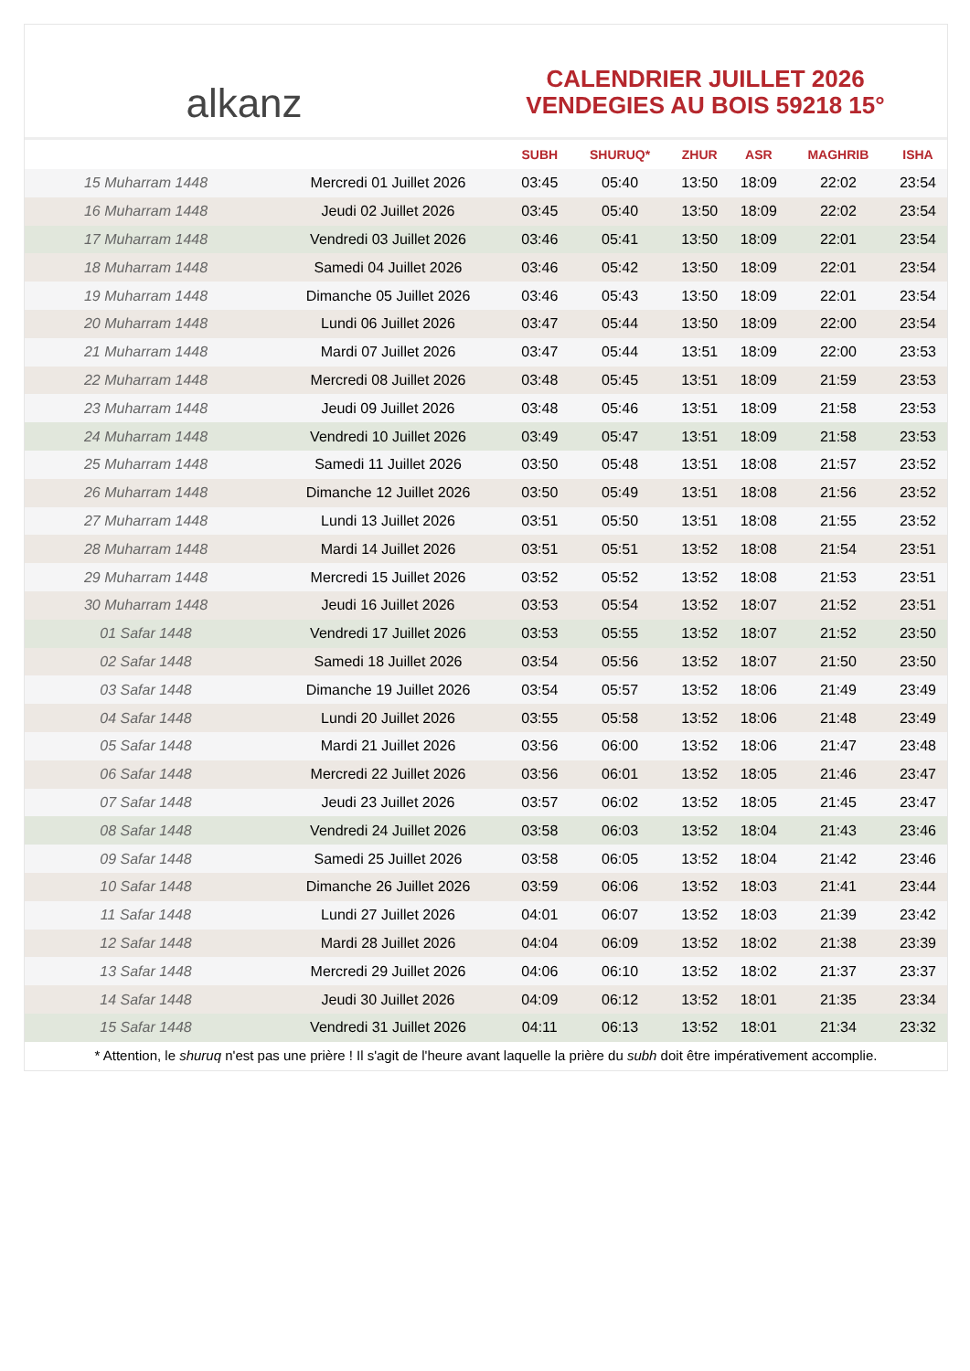alkanz
CALENDRIER JUILLET 2026
VENDEGIES AU BOIS 59218 15°
| | | SUBH | SHURUQ* | ZHUR | ASR | MAGHRIB | ISHA |
| --- | --- | --- | --- | --- | --- | --- | --- |
| 15 Muharram 1448 | Mercredi 01 Juillet 2026 | 03:45 | 05:40 | 13:50 | 18:09 | 22:02 | 23:54 |
| 16 Muharram 1448 | Jeudi 02 Juillet 2026 | 03:45 | 05:40 | 13:50 | 18:09 | 22:02 | 23:54 |
| 17 Muharram 1448 | Vendredi 03 Juillet 2026 | 03:46 | 05:41 | 13:50 | 18:09 | 22:01 | 23:54 |
| 18 Muharram 1448 | Samedi 04 Juillet 2026 | 03:46 | 05:42 | 13:50 | 18:09 | 22:01 | 23:54 |
| 19 Muharram 1448 | Dimanche 05 Juillet 2026 | 03:46 | 05:43 | 13:50 | 18:09 | 22:01 | 23:54 |
| 20 Muharram 1448 | Lundi 06 Juillet 2026 | 03:47 | 05:44 | 13:50 | 18:09 | 22:00 | 23:54 |
| 21 Muharram 1448 | Mardi 07 Juillet 2026 | 03:47 | 05:44 | 13:51 | 18:09 | 22:00 | 23:53 |
| 22 Muharram 1448 | Mercredi 08 Juillet 2026 | 03:48 | 05:45 | 13:51 | 18:09 | 21:59 | 23:53 |
| 23 Muharram 1448 | Jeudi 09 Juillet 2026 | 03:48 | 05:46 | 13:51 | 18:09 | 21:58 | 23:53 |
| 24 Muharram 1448 | Vendredi 10 Juillet 2026 | 03:49 | 05:47 | 13:51 | 18:09 | 21:58 | 23:53 |
| 25 Muharram 1448 | Samedi 11 Juillet 2026 | 03:50 | 05:48 | 13:51 | 18:08 | 21:57 | 23:52 |
| 26 Muharram 1448 | Dimanche 12 Juillet 2026 | 03:50 | 05:49 | 13:51 | 18:08 | 21:56 | 23:52 |
| 27 Muharram 1448 | Lundi 13 Juillet 2026 | 03:51 | 05:50 | 13:51 | 18:08 | 21:55 | 23:52 |
| 28 Muharram 1448 | Mardi 14 Juillet 2026 | 03:51 | 05:51 | 13:52 | 18:08 | 21:54 | 23:51 |
| 29 Muharram 1448 | Mercredi 15 Juillet 2026 | 03:52 | 05:52 | 13:52 | 18:08 | 21:53 | 23:51 |
| 30 Muharram 1448 | Jeudi 16 Juillet 2026 | 03:53 | 05:54 | 13:52 | 18:07 | 21:52 | 23:51 |
| 01 Safar 1448 | Vendredi 17 Juillet 2026 | 03:53 | 05:55 | 13:52 | 18:07 | 21:52 | 23:50 |
| 02 Safar 1448 | Samedi 18 Juillet 2026 | 03:54 | 05:56 | 13:52 | 18:07 | 21:50 | 23:50 |
| 03 Safar 1448 | Dimanche 19 Juillet 2026 | 03:54 | 05:57 | 13:52 | 18:06 | 21:49 | 23:49 |
| 04 Safar 1448 | Lundi 20 Juillet 2026 | 03:55 | 05:58 | 13:52 | 18:06 | 21:48 | 23:49 |
| 05 Safar 1448 | Mardi 21 Juillet 2026 | 03:56 | 06:00 | 13:52 | 18:06 | 21:47 | 23:48 |
| 06 Safar 1448 | Mercredi 22 Juillet 2026 | 03:56 | 06:01 | 13:52 | 18:05 | 21:46 | 23:47 |
| 07 Safar 1448 | Jeudi 23 Juillet 2026 | 03:57 | 06:02 | 13:52 | 18:05 | 21:45 | 23:47 |
| 08 Safar 1448 | Vendredi 24 Juillet 2026 | 03:58 | 06:03 | 13:52 | 18:04 | 21:43 | 23:46 |
| 09 Safar 1448 | Samedi 25 Juillet 2026 | 03:58 | 06:05 | 13:52 | 18:04 | 21:42 | 23:46 |
| 10 Safar 1448 | Dimanche 26 Juillet 2026 | 03:59 | 06:06 | 13:52 | 18:03 | 21:41 | 23:44 |
| 11 Safar 1448 | Lundi 27 Juillet 2026 | 04:01 | 06:07 | 13:52 | 18:03 | 21:39 | 23:42 |
| 12 Safar 1448 | Mardi 28 Juillet 2026 | 04:04 | 06:09 | 13:52 | 18:02 | 21:38 | 23:39 |
| 13 Safar 1448 | Mercredi 29 Juillet 2026 | 04:06 | 06:10 | 13:52 | 18:02 | 21:37 | 23:37 |
| 14 Safar 1448 | Jeudi 30 Juillet 2026 | 04:09 | 06:12 | 13:52 | 18:01 | 21:35 | 23:34 |
| 15 Safar 1448 | Vendredi 31 Juillet 2026 | 04:11 | 06:13 | 13:52 | 18:01 | 21:34 | 23:32 |
* Attention, le shuruq n'est pas une prière ! Il s'agit de l'heure avant laquelle la prière du subh doit être impérativement accomplie.